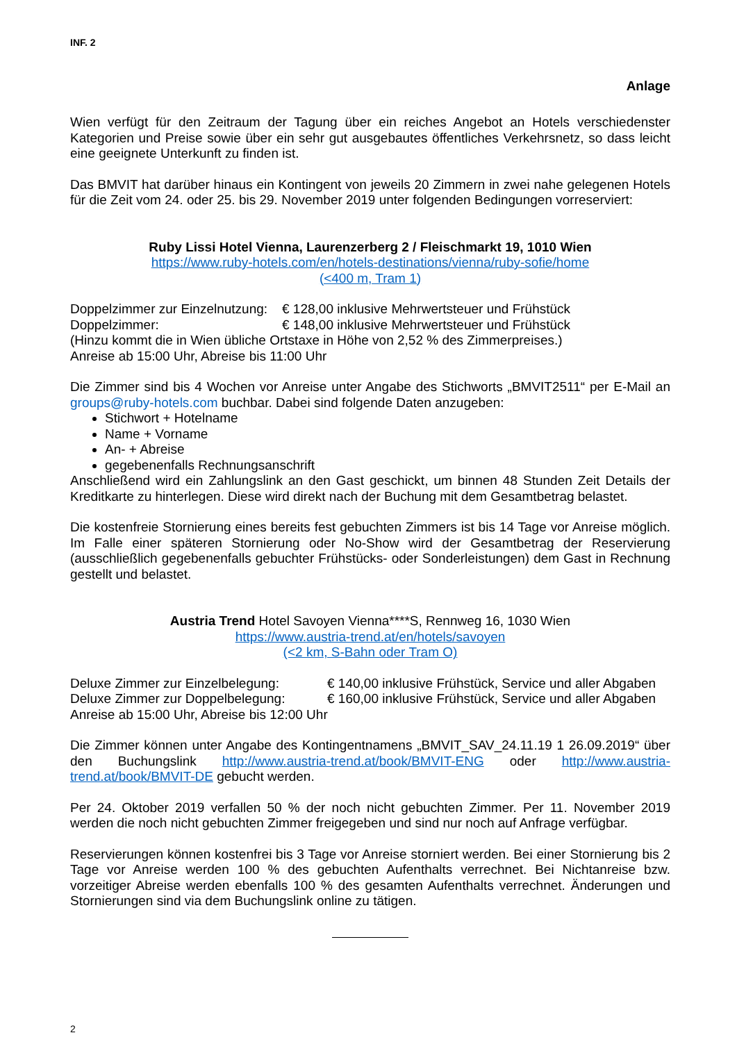INF. 2
Anlage
Wien verfügt für den Zeitraum der Tagung über ein reiches Angebot an Hotels verschiedenster Kategorien und Preise sowie über ein sehr gut ausgebautes öffentliches Verkehrsnetz, so dass leicht eine geeignete Unterkunft zu finden ist.
Das BMVIT hat darüber hinaus ein Kontingent von jeweils 20 Zimmern in zwei nahe gelegenen Hotels für die Zeit vom 24. oder 25. bis 29. November 2019 unter folgenden Bedingungen vorreserviert:
Ruby Lissi Hotel Vienna, Laurenzerberg 2 / Fleischmarkt 19, 1010 Wien
https://www.ruby-hotels.com/en/hotels-destinations/vienna/ruby-sofie/home
(<400 m, Tram 1)
Doppelzimmer zur Einzelnutzung: € 128,00 inklusive Mehrwertsteuer und Frühstück
Doppelzimmer: € 148,00 inklusive Mehrwertsteuer und Frühstück
(Hinzu kommt die in Wien übliche Ortstaxe in Höhe von 2,52 % des Zimmerpreises.)
Anreise ab 15:00 Uhr, Abreise bis 11:00 Uhr
Die Zimmer sind bis 4 Wochen vor Anreise unter Angabe des Stichworts „BMVIT2511“ per E-Mail an groups@ruby-hotels.com buchbar. Dabei sind folgende Daten anzugeben:
Stichwort + Hotelname
Name + Vorname
An- + Abreise
gegebenenfalls Rechnungsanschrift
Anschließend wird ein Zahlungslink an den Gast geschickt, um binnen 48 Stunden Zeit Details der Kreditkarte zu hinterlegen. Diese wird direkt nach der Buchung mit dem Gesamtbetrag belastet.
Die kostenfreie Stornierung eines bereits fest gebuchten Zimmers ist bis 14 Tage vor Anreise möglich. Im Falle einer späteren Stornierung oder No-Show wird der Gesamtbetrag der Reservierung (ausschließlich gegebenenfalls gebuchter Frühstücks- oder Sonderleistungen) dem Gast in Rechnung gestellt und belastet.
Austria Trend Hotel Savoyen Vienna****S, Rennweg 16, 1030 Wien
https://www.austria-trend.at/en/hotels/savoyen
(<2 km, S-Bahn oder Tram O)
Deluxe Zimmer zur Einzelbelegung: € 140,00 inklusive Frühstück, Service und aller Abgaben
Deluxe Zimmer zur Doppelbelegung: € 160,00 inklusive Frühstück, Service und aller Abgaben
Anreise ab 15:00 Uhr, Abreise bis 12:00 Uhr
Die Zimmer können unter Angabe des Kontingentnamens „BMVIT_SAV_24.11.19 1 26.09.2019“ über den Buchungslink http://www.austria-trend.at/book/BMVIT-ENG oder http://www.austria-trend.at/book/BMVIT-DE gebucht werden.
Per 24. Oktober 2019 verfallen 50 % der noch nicht gebuchten Zimmer. Per 11. November 2019 werden die noch nicht gebuchten Zimmer freigegeben und sind nur noch auf Anfrage verfügbar.
Reservierungen können kostenfrei bis 3 Tage vor Anreise storniert werden. Bei einer Stornierung bis 2 Tage vor Anreise werden 100 % des gebuchten Aufenthalts verrechnet. Bei Nichtanreise bzw. vorzeitiger Abreise werden ebenfalls 100 % des gesamten Aufenthalts verrechnet. Änderungen und Stornierungen sind via dem Buchungslink online zu tätigen.
2